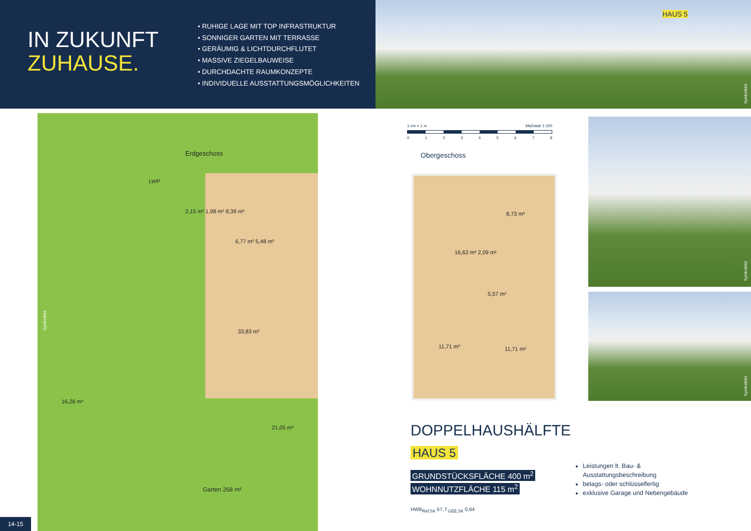IN ZUKUNFT
ZUHAUSE.
• RUHIGE LAGE MIT TOP INFRASTRUKTUR
• SONNIGER GARTEN MIT TERRASSE
• GERÄUMIG & LICHTDURCHFLUTET
• MASSIVE ZIEGELBAUWEISE
• DURCHDACHTE RAUMKONZEPTE
• INDIVIDUELLE AUSSTATTUNGSMÖGLICHKEITEN
HAUS 5
Symbolbild
Erdgeschoss
2,15 m² 1,98 m² 8,39 m²
6,77 m² 5,48 m²
33,83 m²
16,26 m²
21,05 m²
Garten 268 m²
LWP
Symbolbild
14-15
1 cm = 1 m Maßstab 1:100
012345678
Obergeschoss
8,73 m²
16,62 m² 2,09 m²
5,57 m²
11,71 m² 11,71 m²
Symbolbild
Symbolbild
DOPPELHAUSHÄLFTE
HAUS 5
GRUNDSTÜCKSFLÄCHE 400 m<sup>2</sup>
WOHNNUTZFLÄCHE 115 m<sup>2</sup>
HWB<sub>Ref,SK</sub> 57, f <sub>GEE,SK</sub> 0,64
Leistungen lt. Bau- & Ausstattungsbeschreibung
belags- oder schlüsselfertig
exklusive Garage und Nebengebäude